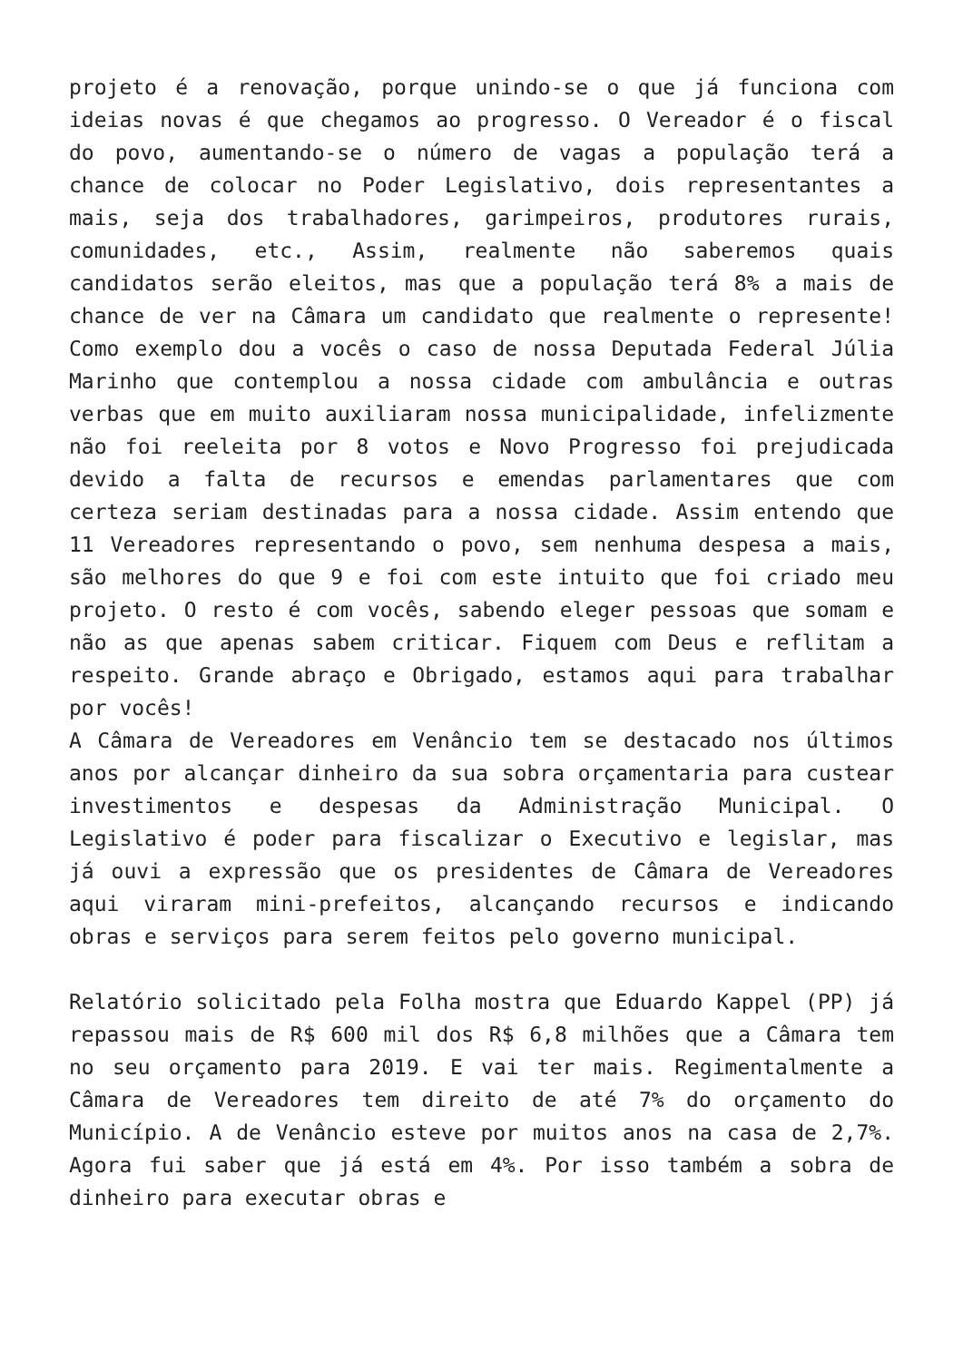projeto é a renovação, porque unindo-se o que já funciona com ideias novas é que chegamos ao progresso. O Vereador é o fiscal do povo, aumentando-se o número de vagas a população terá a chance de colocar no Poder Legislativo, dois representantes a mais, seja dos trabalhadores, garimpeiros, produtores rurais, comunidades, etc., Assim, realmente não saberemos quais candidatos serão eleitos, mas que a população terá 8% a mais de chance de ver na Câmara um candidato que realmente o represente! Como exemplo dou a vocês o caso de nossa Deputada Federal Júlia Marinho que contemplou a nossa cidade com ambulância e outras verbas que em muito auxiliaram nossa municipalidade, infelizmente não foi reeleita por 8 votos e Novo Progresso foi prejudicada devido a falta de recursos e emendas parlamentares que com certeza seriam destinadas para a nossa cidade. Assim entendo que 11 Vereadores representando o povo, sem nenhuma despesa a mais, são melhores do que 9 e foi com este intuito que foi criado meu projeto. O resto é com vocês, sabendo eleger pessoas que somam e não as que apenas sabem criticar. Fiquem com Deus e reflitam a respeito. Grande abraço e Obrigado, estamos aqui para trabalhar por vocês!
A Câmara de Vereadores em Venâncio tem se destacado nos últimos anos por alcançar dinheiro da sua sobra orçamentaria para custear investimentos e despesas da Administração Municipal. O Legislativo é poder para fiscalizar o Executivo e legislar, mas já ouvi a expressão que os presidentes de Câmara de Vereadores aqui viraram mini-prefeitos, alcançando recursos e indicando obras e serviços para serem feitos pelo governo municipal.
Relatório solicitado pela Folha mostra que Eduardo Kappel (PP) já repassou mais de R$ 600 mil dos R$ 6,8 milhões que a Câmara tem no seu orçamento para 2019. E vai ter mais. Regimentalmente a Câmara de Vereadores tem direito de até 7% do orçamento do Município. A de Venâncio esteve por muitos anos na casa de 2,7%. Agora fui saber que já está em 4%. Por isso também a sobra de dinheiro para executar obras e